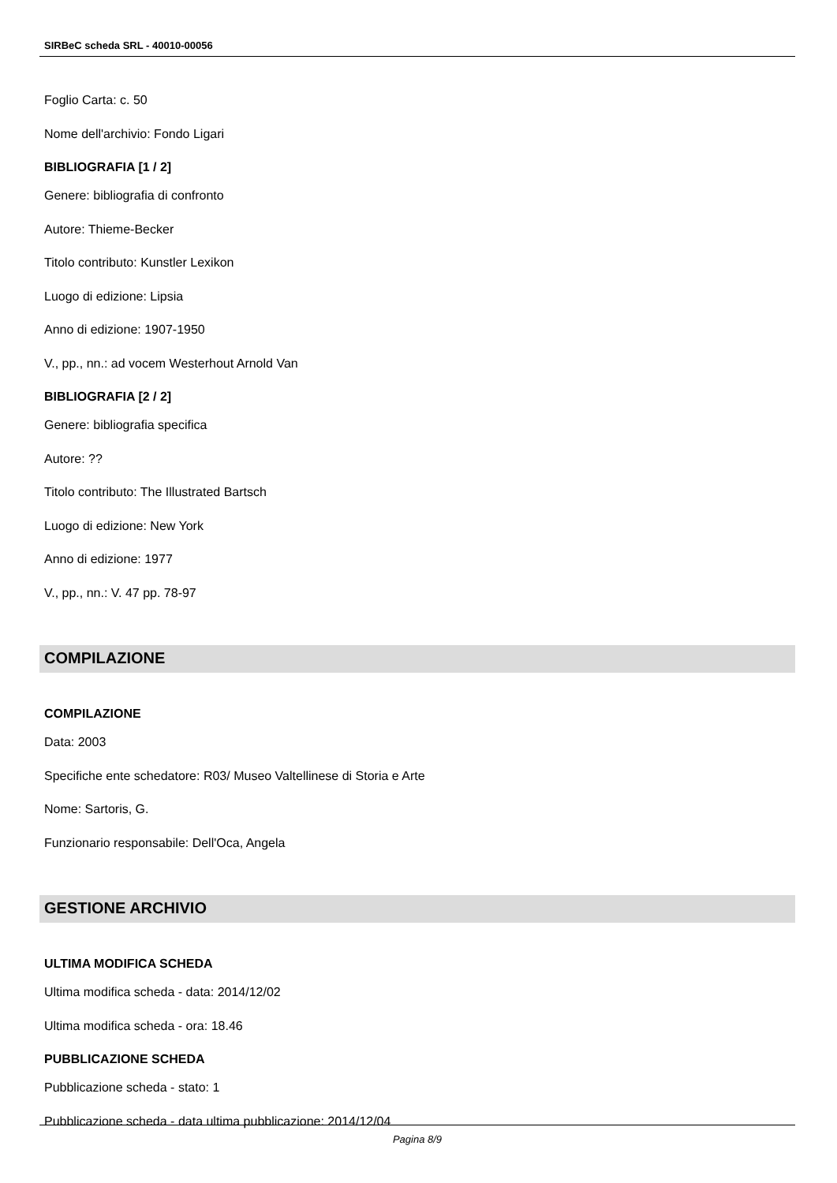SIRBeC scheda SRL - 40010-00056
Foglio Carta: c. 50
Nome dell'archivio: Fondo Ligari
BIBLIOGRAFIA [1 / 2]
Genere: bibliografia di confronto
Autore: Thieme-Becker
Titolo contributo: Kunstler Lexikon
Luogo di edizione: Lipsia
Anno di edizione: 1907-1950
V., pp., nn.: ad vocem Westerhout Arnold Van
BIBLIOGRAFIA [2 / 2]
Genere: bibliografia specifica
Autore: ??
Titolo contributo: The Illustrated Bartsch
Luogo di edizione: New York
Anno di edizione: 1977
V., pp., nn.: V. 47 pp. 78-97
COMPILAZIONE
COMPILAZIONE
Data: 2003
Specifiche ente schedatore: R03/ Museo Valtellinese di Storia e Arte
Nome: Sartoris, G.
Funzionario responsabile: Dell'Oca, Angela
GESTIONE ARCHIVIO
ULTIMA MODIFICA SCHEDA
Ultima modifica scheda - data: 2014/12/02
Ultima modifica scheda - ora: 18.46
PUBBLICAZIONE SCHEDA
Pubblicazione scheda - stato: 1
Pubblicazione scheda - data ultima pubblicazione: 2014/12/04
Pagina 8/9